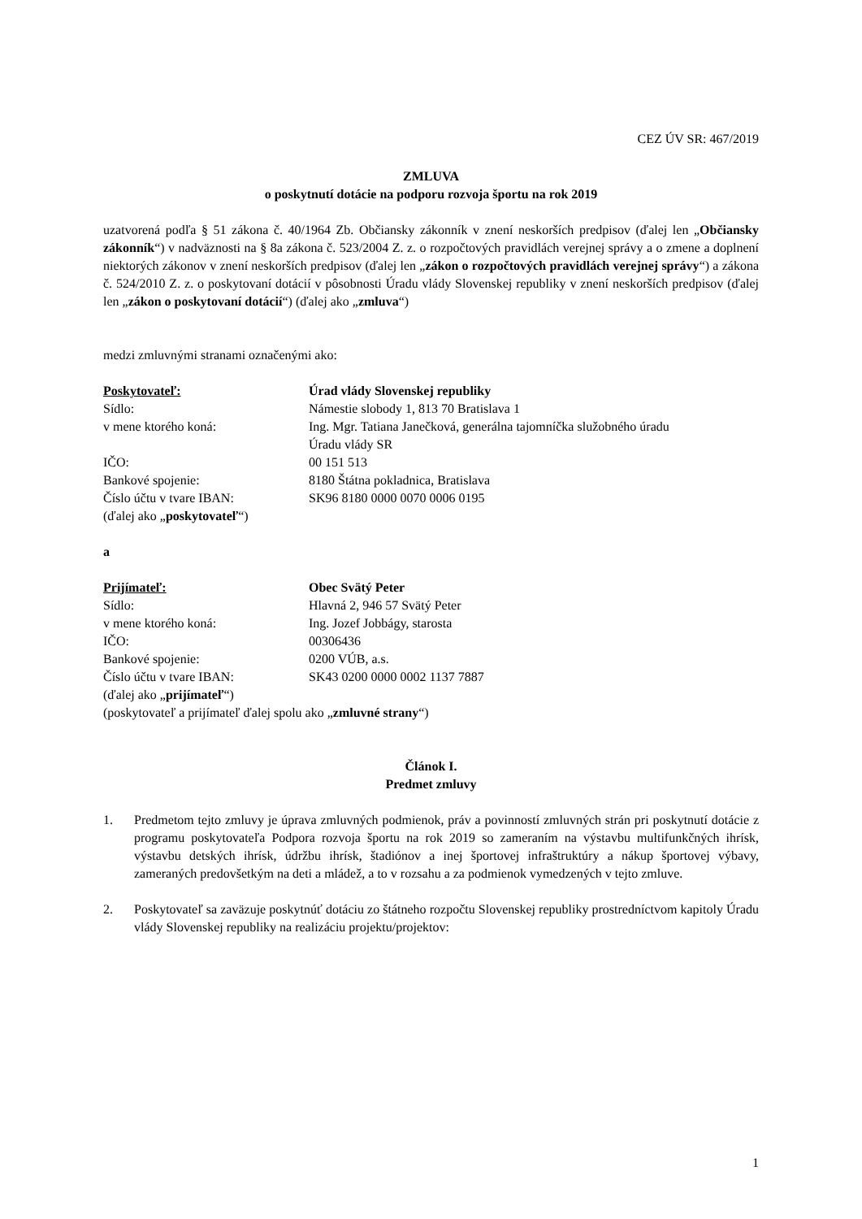CEZ ÚV SR: 467/2019
ZMLUVA
o poskytnutí dotácie na podporu rozvoja športu na rok 2019
uzatvorená podľa § 51 zákona č. 40/1964 Zb. Občiansky zákonník v znení neskorších predpisov (ďalej len „Občiansky zákonník“) v nadväznosti na § 8a zákona č. 523/2004 Z. z. o rozpočtových pravidlách verejnej správy a o zmene a doplnení niektorých zákonov v znení neskorších predpisov (ďalej len „zákon o rozpočtových pravidlách verejnej správy“) a zákona č. 524/2010 Z. z. o poskytovaní dotácií v pôsobnosti Úradu vlády Slovenskej republiky v znení neskorších predpisov (ďalej len „zákon o poskytovaní dotácií“) (ďalej ako „zmluva“)
medzi zmluvnými stranami označenými ako:
Poskytovateľ: Úrad vlády Slovenskej republiky
Sídlo: Námestie slobody 1, 813 70 Bratislava 1
v mene ktorého koná: Ing. Mgr. Tatiana Janečková, generálna tajomníčka služobného úradu
Úradu vlády SR
IČO: 00 151 513
Bankové spojenie: 8180 Štátna pokladnica, Bratislava
Číslo účtu v tvare IBAN: SK96 8180 0000 0070 0006 0195
(ďalej ako „poskytovateľ“)
a
Prijímateľ: Obec Svätý Peter
Sídlo: Hlavná 2, 946 57 Svätý Peter
v mene ktorého koná: Ing. Jozef Jobbágy, starosta
IČO: 00306436
Bankové spojenie: 0200 VÚB, a.s.
Číslo účtu v tvare IBAN: SK43 0200 0000 0002 1137 7887
(ďalej ako „prijímateľ“)
(poskytovateľ a prijímateľ ďalej spolu ako „zmluvné strany“)
Článok I.
Predmet zmluvy
1. Predmetom tejto zmluvy je úprava zmluvných podmienok, práv a povinností zmluvných strán pri poskytnutí dotácie z programu poskytovateľa Podpora rozvoja športu na rok 2019 so zameraním na výstavbu multifunkčných ihrísk, výstavbu detských ihrísk, údržbu ihrísk, štadiónov a inej športovej infraštruktúry a nákup športovej výbavy, zameraných predovšetkým na deti a mládež, a to v rozsahu a za podmienok vymedzených v tejto zmluve.
2. Poskytovateľ sa zaväzuje poskytnúť dotáciu zo štátneho rozpočtu Slovenskej republiky prostredníctvom kapitoly Úradu vlády Slovenskej republiky na realizáciu projektu/projektov:
1